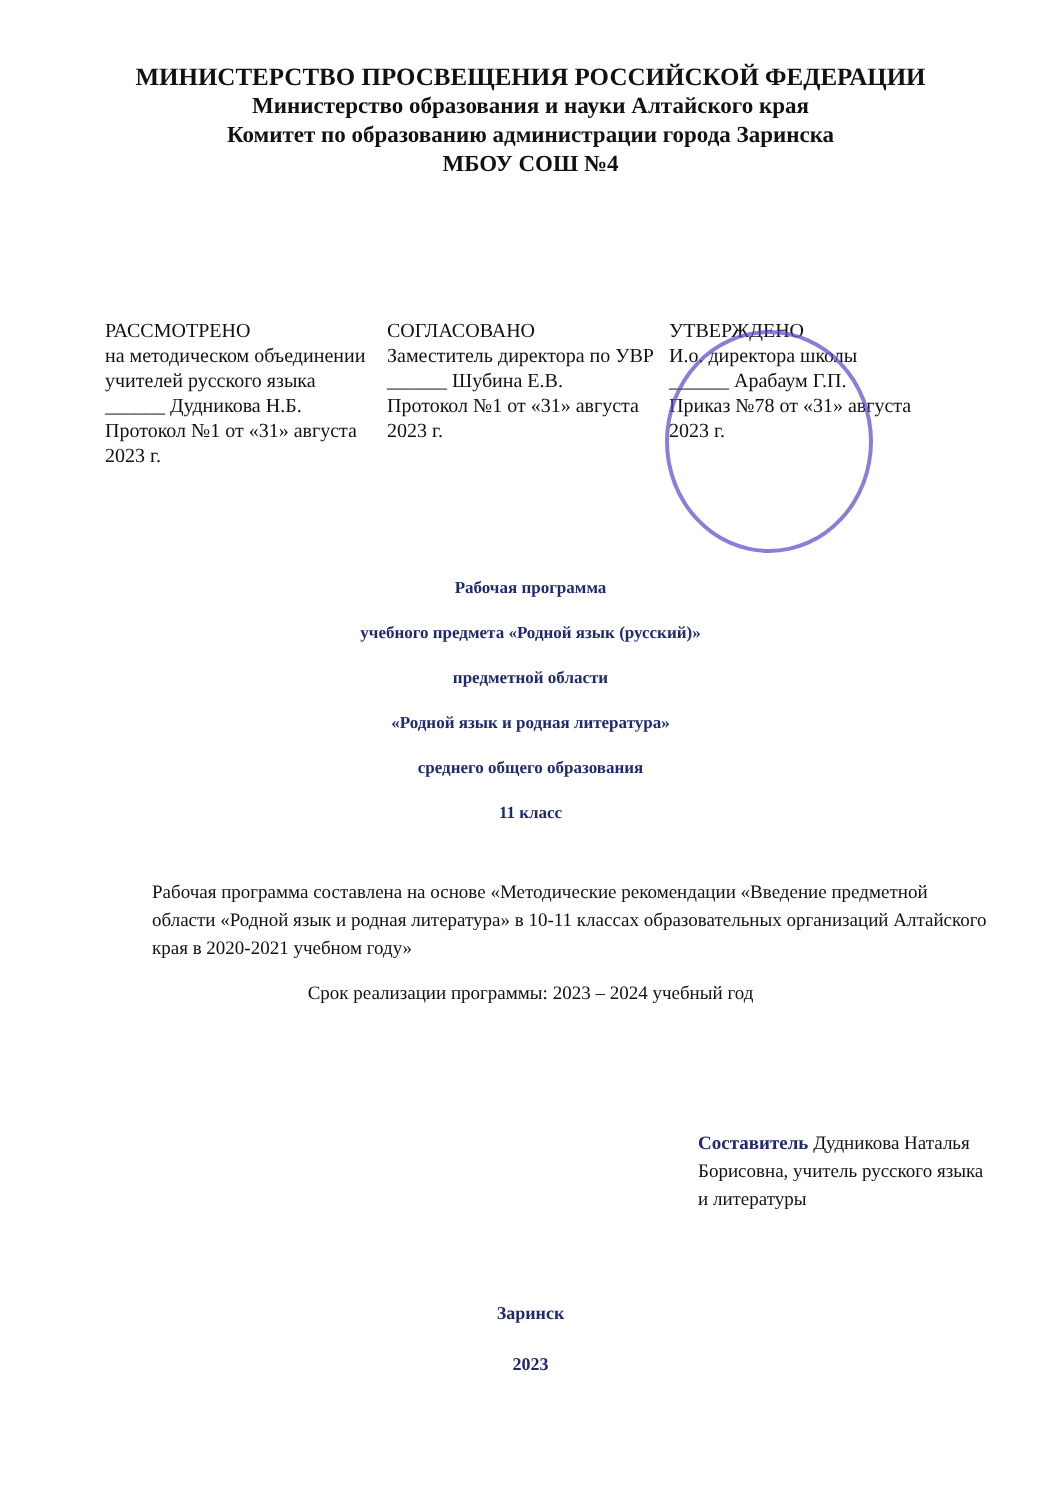МИНИСТЕРСТВО ПРОСВЕЩЕНИЯ РОССИЙСКОЙ ФЕДЕРАЦИИ
Министерство образования и науки Алтайского края
Комитет по образованию администрации города Заринска
МБОУ СОШ №4
РАССМОТРЕНО
на методическом объединении учителей русского языка
______ Дудникова Н.Б.
Протокол №1 от «31» августа 2023 г.
СОГЛАСОВАНО
Заместитель директора по УВР
______ Шубина Е.В.
Протокол №1 от «31» августа 2023 г.
УТВЕРЖДЕНО
И.о. директора школы
______ Арабаум Г.П.
Приказ №78 от «31» августа 2023 г.
Рабочая программа
учебного предмета «Родной язык (русский)»
предметной области
«Родной язык и родная литература»
среднего общего образования
11 класс
Рабочая программа составлена на основе «Методические рекомендации «Введение предметной области «Родной язык и родная литература» в 10-11 классах образовательных организаций Алтайского края в 2020-2021 учебном году»
Срок реализации программы: 2023 – 2024 учебный год
Составитель Дудникова Наталья Борисовна, учитель русского языка и литературы
Заринск
2023